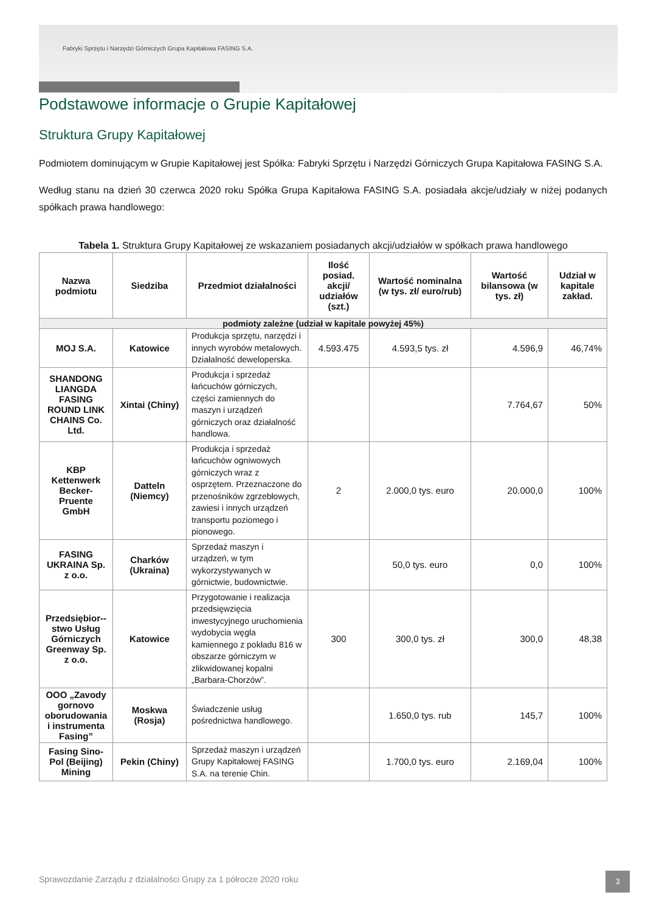Fabryki Sprzętu i Narzędzi Górniczych Grupa Kapitałowa FASING S.A.
Podstawowe informacje o Grupie Kapitałowej
Struktura Grupy Kapitałowej
Podmiotem dominującym w Grupie Kapitałowej jest Spółka: Fabryki Sprzętu i Narzędzi Górniczych Grupa Kapitałowa FASING S.A.
Według stanu na dzień 30 czerwca 2020 roku Spółka Grupa Kapitałowa FASING S.A. posiadała akcje/udziały w niżej podanych spółkach prawa handlowego:
Tabela 1. Struktura Grupy Kapitałowej ze wskazaniem posiadanych akcji/udziałów w spółkach prawa handlowego
| Nazwa podmiotu | Siedziba | Przedmiot działalności | Ilość posiad. akcji/ udziałów (szt.) | Wartość nominalna (w tys. zł/ euro/rub) | Wartość bilansowa (w tys. zł) | Udział w kapitale zakład. |
| --- | --- | --- | --- | --- | --- | --- |
| podmioty zależne (udział w kapitale powyżej 45%) | | | | | | |
| MOJ S.A. | Katowice | Produkcja sprzętu, narzędzi i innych wyrobów metalowych. Działalność deweloperska. | 4.593.475 | 4.593,5 tys. zł | 4.596,9 | 46,74% |
| SHANDONG LIANGDA FASING ROUND LINK CHAINS Co. Ltd. | Xintai (Chiny) | Produkcja i sprzedaż łańcuchów górniczych, części zamiennych do maszyn i urządzeń górniczych oraz działalność handlowa. | | | 7.764,67 | 50% |
| KBP Kettenwerk Becker-Pruente GmbH | Datteln (Niemcy) | Produkcja i sprzedaż łańcuchów ogniwowych górniczych wraz z osprzętem. Przeznaczone do przenośników zgrzebłowych, zawiesi i innych urządzeń transportu poziomego i pionowego. | 2 | 2.000,0 tys. euro | 20.000,0 | 100% |
| FASING UKRAINA Sp. z o.o. | Charków (Ukraina) | Sprzedaż maszyn i urządzeń, w tym wykorzystywanych w górnictwie, budownictwie. | | 50,0 tys. euro | 0,0 | 100% |
| Przedsiębior--stwo Usług Górniczych Greenway Sp. z o.o. | Katowice | Przygotowanie i realizacja przedsięwzięcia inwestycyjnego uruchomienia wydobycia węgla kamiennego z pokładu 816 w obszarze górniczym w zlikwidowanej kopalni „Barbara-Chorzów”. | 300 | 300,0 tys. zł | 300,0 | 48,38 |
| OOO „Zavody gornovo oborudowania i instrumenta Fasing” | Moskwa (Rosja) | Świadczenie usług pośrednictwa handlowego. | | 1.650,0 tys. rub | 145,7 | 100% |
| Fasing Sino-Pol (Beijing) Mining | Pekin (Chiny) | Sprzedaż maszyn i urządzeń Grupy Kapitałowej FASING S.A. na terenie Chin. | | 1.700,0 tys. euro | 2.169,04 | 100% |
Sprawozdanie Zarządu z działalności Grupy za 1 półrocze 2020 roku
3